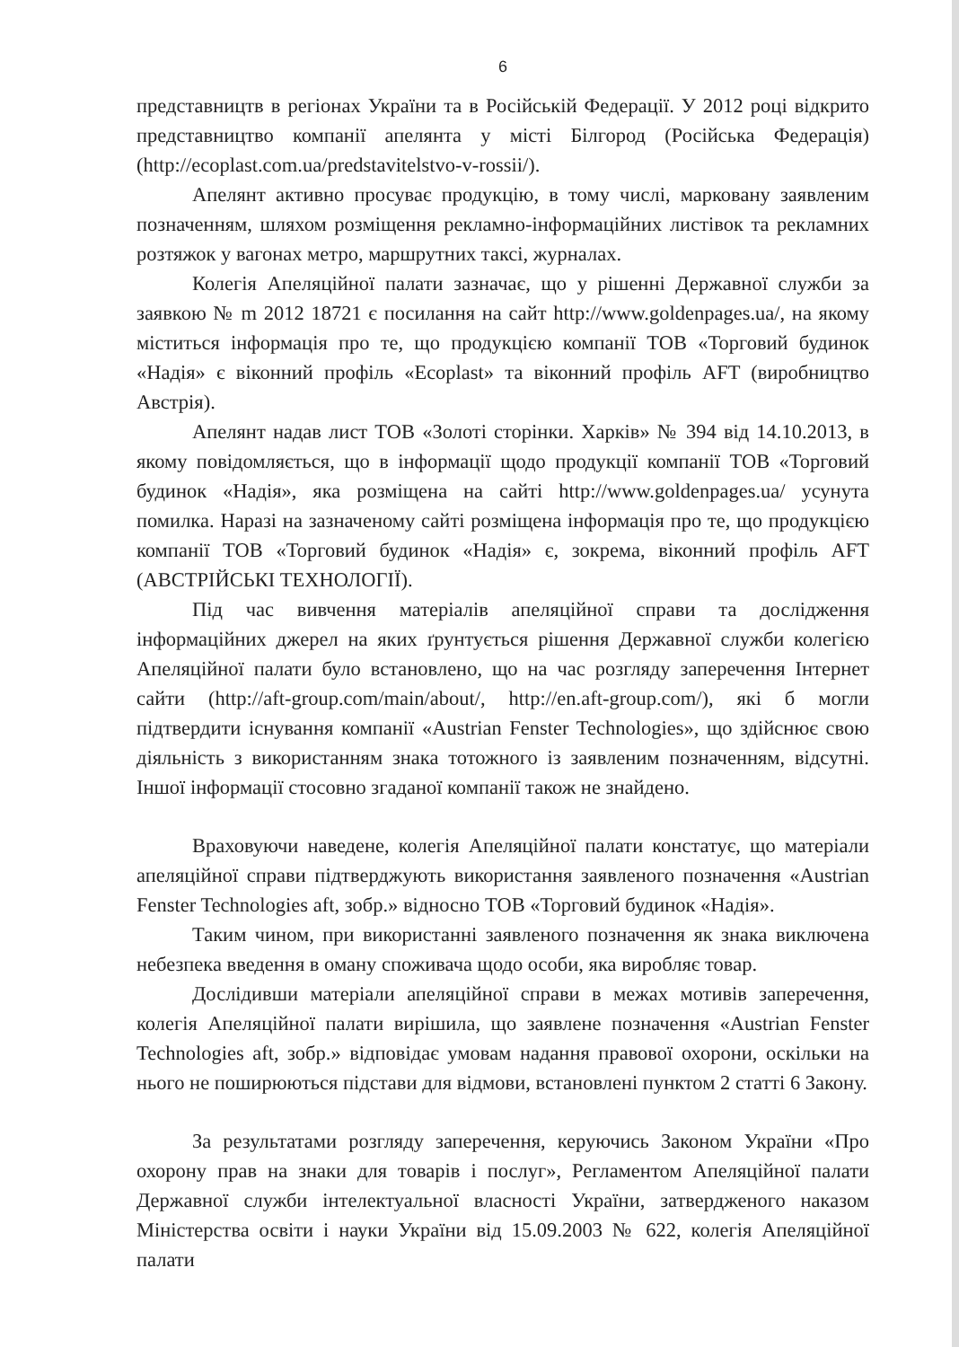6
представництв в регіонах України та в Російській Федерації. У 2012 році відкрито представництво компанії апелянта у місті Білгород (Російська Федерація) (http://ecoplast.com.ua/predstavitelstvo-v-rossii/).
Апелянт активно просуває продукцію, в тому числі, марковану заявленим позначенням, шляхом розміщення рекламно-інформаційних листівок та рекламних розтяжок у вагонах метро, маршрутних таксі, журналах.
Колегія Апеляційної палати зазначає, що у рішенні Державної служби за заявкою № m 2012 18721 є посилання на сайт http://www.goldenpages.ua/, на якому міститься інформація про те, що продукцією компанії ТОВ «Торговий будинок «Надія» є віконний профіль «Ecoplast» та віконний профіль AFT (виробництво Австрія).
Апелянт надав лист ТОВ «Золоті сторінки. Харків» № 394 від 14.10.2013, в якому повідомляється, що в інформації щодо продукції компанії ТОВ «Торговий будинок «Надія», яка розміщена на сайті http://www.goldenpages.ua/ усунута помилка. Наразі на зазначеному сайті розміщена інформація про те, що продукцією компанії ТОВ «Торговий будинок «Надія» є, зокрема, віконний профіль AFT (АВСТРІЙСЬКІ ТЕХНОЛОГІЇ).
Під час вивчення матеріалів апеляційної справи та дослідження інформаційних джерел на яких ґрунтується рішення Державної служби колегією Апеляційної палати було встановлено, що на час розгляду заперечення Інтернет сайти (http://aft-group.com/main/about/, http://en.aft-group.com/), які б могли підтвердити існування компанії «Austrian Fenster Technologies», що здійснює свою діяльність з використанням знака тотожного із заявленим позначенням, відсутні. Іншої інформації стосовно згаданої компанії також не знайдено.
Враховуючи наведене, колегія Апеляційної палати констатує, що матеріали апеляційної справи підтверджують використання заявленого позначення «Austrian Fenster Technologies aft, зобр.» відносно ТОВ «Торговий будинок «Надія».
Таким чином, при використанні заявленого позначення як знака виключена небезпека введення в оману споживача щодо особи, яка виробляє товар.
Дослідивши матеріали апеляційної справи в межах мотивів заперечення, колегія Апеляційної палати вирішила, що заявлене позначення «Austrian Fenster Technologies aft, зобр.» відповідає умовам надання правової охорони, оскільки на нього не поширюються підстави для відмови, встановлені пунктом 2 статті 6 Закону.
За результатами розгляду заперечення, керуючись Законом України «Про охорону прав на знаки для товарів і послуг», Регламентом Апеляційної палати Державної служби інтелектуальної власності України, затвердженого наказом Міністерства освіти і науки України від 15.09.2003 № 622, колегія Апеляційної палати